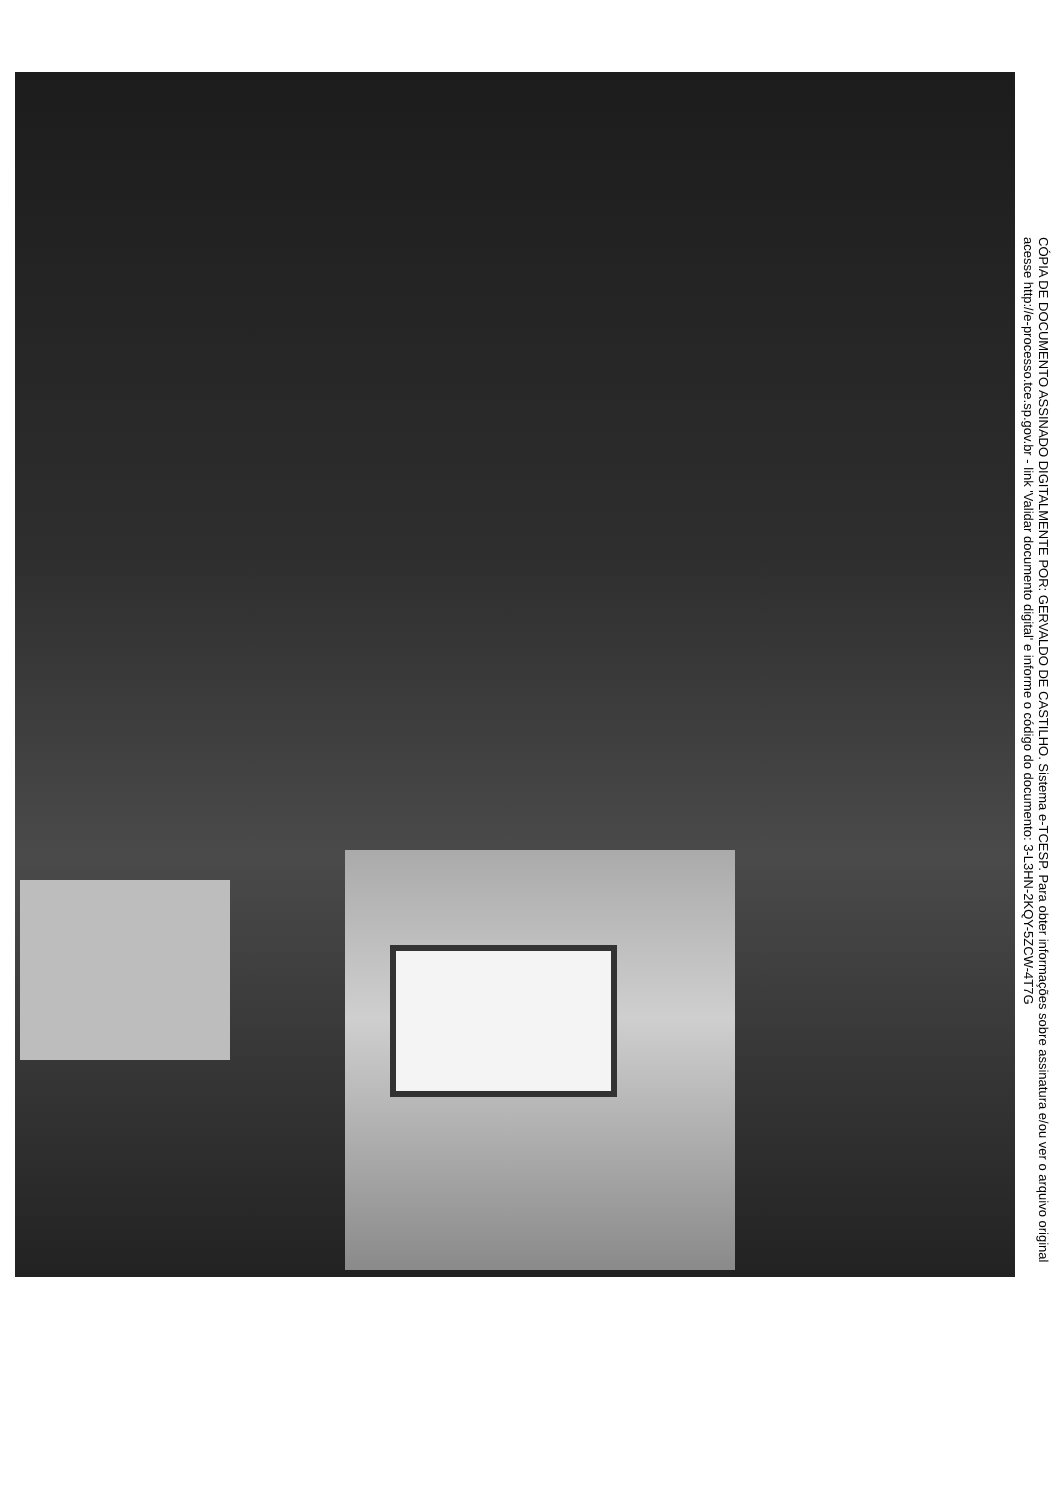CÓPIA DE DOCUMENTO ASSINADO DIGITALMENTE POR: GERVALDO DE CASTILHO. Sistema e-TCESP. Para obter informações sobre assinatura e/ou ver o arquivo original
acesse http://e-processo.tce.sp.gov.br - link 'Validar documento digital' e informe o código do documento: 3-L3HN-2KQY-5ZCW-4T7G